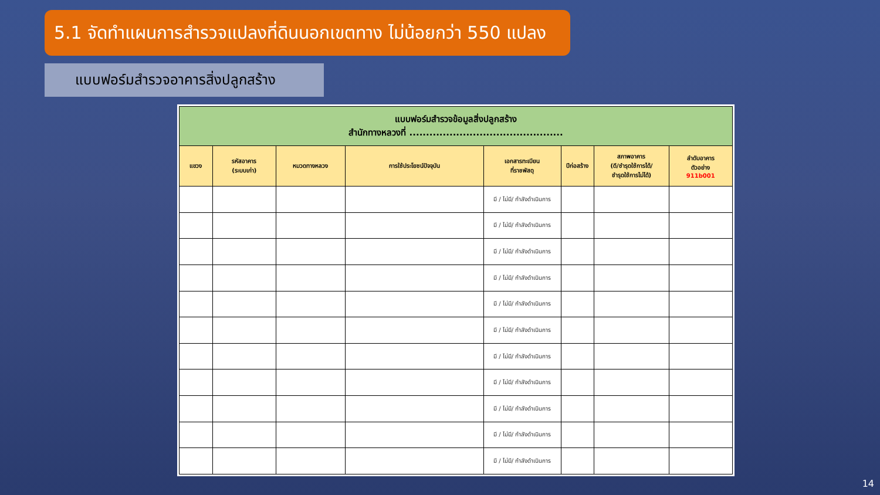5.1 จัดทำแผนการสำรวจแปลงที่ดินนอกเขตทาง ไม่น้อยกว่า 550 แปลง
แบบฟอร์มสำรวจอาคารสิ่งปลูกสร้าง
| แบบฟอร์มสำรวจข้อมูลสิ่งปลูกสร้าง สำนักทางหลวงที่ .............................................. | | | | | | | |
| --- | --- | --- | --- | --- | --- | --- | --- |
| แขวง | รหัสอาคาร (ระบบเก่า) | หมวดทางหลวง | การใช้ประโยชน์ปัจจุบัน | เอกสารทะเบียน ที่ราชพัสดุ | ปีก่อสร้าง | สภาพอาคาร (ดี/ชำรุดใช้การได้/ ชำรุดใช้การไม่ได้) | ลำดับอาคาร ตัวอย่าง 911b001 |
| | | | | มี / ไม่มี/ กำลังดำเนินการ | | | |
| | | | | มี / ไม่มี/ กำลังดำเนินการ | | | |
| | | | | มี / ไม่มี/ กำลังดำเนินการ | | | |
| | | | | มี / ไม่มี/ กำลังดำเนินการ | | | |
| | | | | มี / ไม่มี/ กำลังดำเนินการ | | | |
| | | | | มี / ไม่มี/ กำลังดำเนินการ | | | |
| | | | | มี / ไม่มี/ กำลังดำเนินการ | | | |
| | | | | มี / ไม่มี/ กำลังดำเนินการ | | | |
| | | | | มี / ไม่มี/ กำลังดำเนินการ | | | |
| | | | | มี / ไม่มี/ กำลังดำเนินการ | | | |
| | | | | มี / ไม่มี/ กำลังดำเนินการ | | | |
14